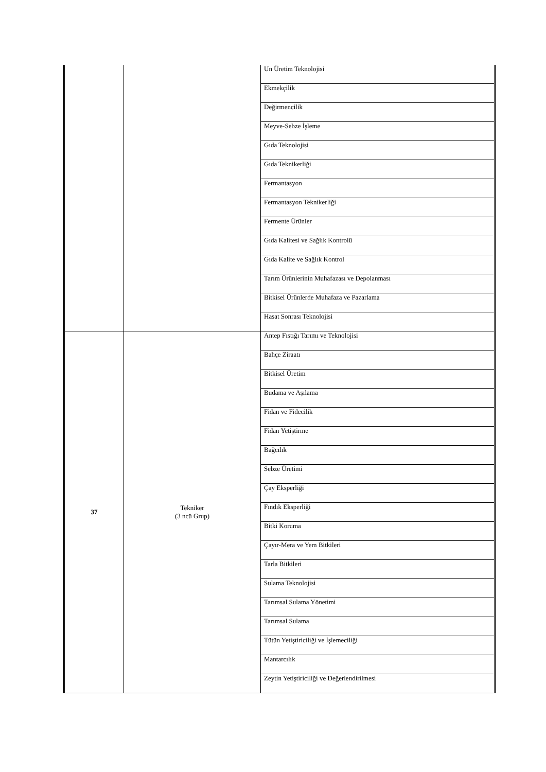| | | Un Üretim Teknolojisi |
| | | Ekmekçilik |
| | | Değirmencilik |
| | | Meyve-Sebze İşleme |
| | | Gıda Teknolojisi |
| | | Gıda Teknikerliği |
| | | Fermantasyon |
| | | Fermantasyon Teknikerliği |
| | | Fermente Ürünler |
| | | Gıda Kalitesi ve Sağlık Kontrolü |
| | | Gıda Kalite ve Sağlık Kontrol |
| | | Tarım Ürünlerinin Muhafazası ve Depolanması |
| | | Bitkisel Ürünlerde Muhafaza ve Pazarlama |
| | | Hasat Sonrası Teknolojisi |
| 37 | Tekniker (3 ncü Grup) | Antep Fıstığı Tarımı ve Teknolojisi |
| | | Bahçe Ziraatı |
| | | Bitkisel Üretim |
| | | Budama ve Aşılama |
| | | Fidan ve Fidecilik |
| | | Fidan Yetiştirme |
| | | Bağcılık |
| | | Sebze Üretimi |
| | | Çay Eksperliği |
| | | Fındık Eksperliği |
| | | Bitki Koruma |
| | | Çayır-Mera ve Yem Bitkileri |
| | | Tarla Bitkileri |
| | | Sulama Teknolojisi |
| | | Tarımsal Sulama Yönetimi |
| | | Tarımsal Sulama |
| | | Tütün Yetiştiriciliği ve İşlemeciliği |
| | | Mantarcılık |
| | | Zeytin Yetiştiriciliği ve Değerlendirilmesi |